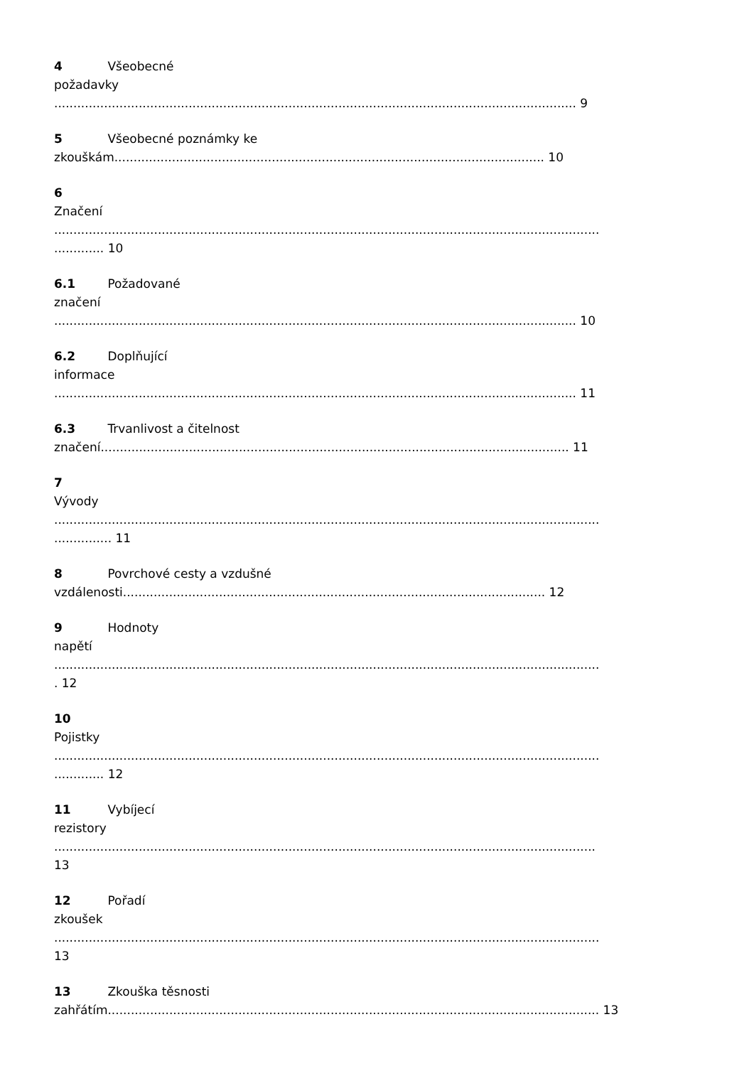4 Všeobecné
požadavky
........................................................................................................................................ 9
5 Všeobecné poznámky ke
zkouškám................................................................................................................ 10
6
Značení
..............................................................................................................................................
............. 10
6.1 Požadované
značení
........................................................................................................................................ 10
6.2 Doplňující
informace
........................................................................................................................................ 11
6.3 Trvanlivost a čitelnost
značení.......................................................................................................................... 11
7
Vývody
..............................................................................................................................................
............... 11
8 Povrchové cesty a vzdušné
vzdálenosti.............................................................................................................. 12
9 Hodnoty
napětí
..............................................................................................................................................
. 12
10
Pojistky
..............................................................................................................................................
............. 12
11 Vybíjecí
rezistory
.............................................................................................................................................
13
12 Pořadí
zkoušek
..............................................................................................................................................
13
13 Zkouška těsnosti
zahřátím................................................................................................................................ 13